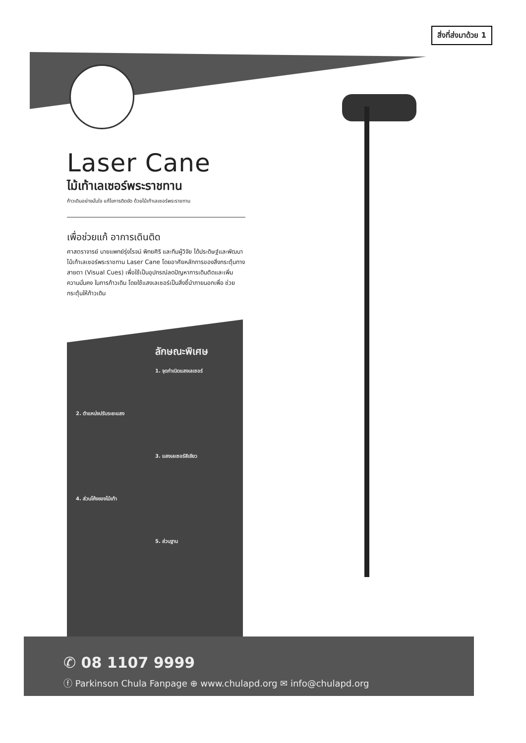สิ่งที่ส่งมาด้วย 1
Laser Cane
ไม้เท้าเลเซอร์พระราชทาน
ก้าวเดินอย่างมั่นใจ แก้ไขการติดขัด ด้วยไม้เท้าเลเซอร์พระราชทาน
เพื่อช่วยแก้ อาการเดินติด
ศาสตราจารย์ นายแพทย์รุ่งโรจน์ พิทยศิริ และทีมผู้วิจัย ได้ประดิษฐ์และพัฒนา ไม้เท้าเลเซอร์พระราชทาน Laser Cane โดยอาศัยหลักการของสิ่งกระตุ้นทางสายตา (Visual Cues) เพื่อใช้เป็นอุปกรณ์ลดปัญหาการเดินติดและเพิ่มความมั่นคง ในการก้าวเดิน โดยใช้แสงเลเซอร์เป็นสิ่งชี้นำภายนอกเพื่อ ช่วยกระตุ้นให้ก้าวเดิน
ลักษณะพิเศษ
1. จุดกำเนิดแสงเลเซอร์
2. ตำแหน่งปรับระยะแสง
3. แสงเลเซอร์สีเขียว
4. ส่วนโค้งของไม้เท้า
5. ส่วนฐาน
✆ 08 1107 9999
ⓕ Parkinson Chula Fanpage ⊕ www.chulapd.org ✉ info@chulapd.org